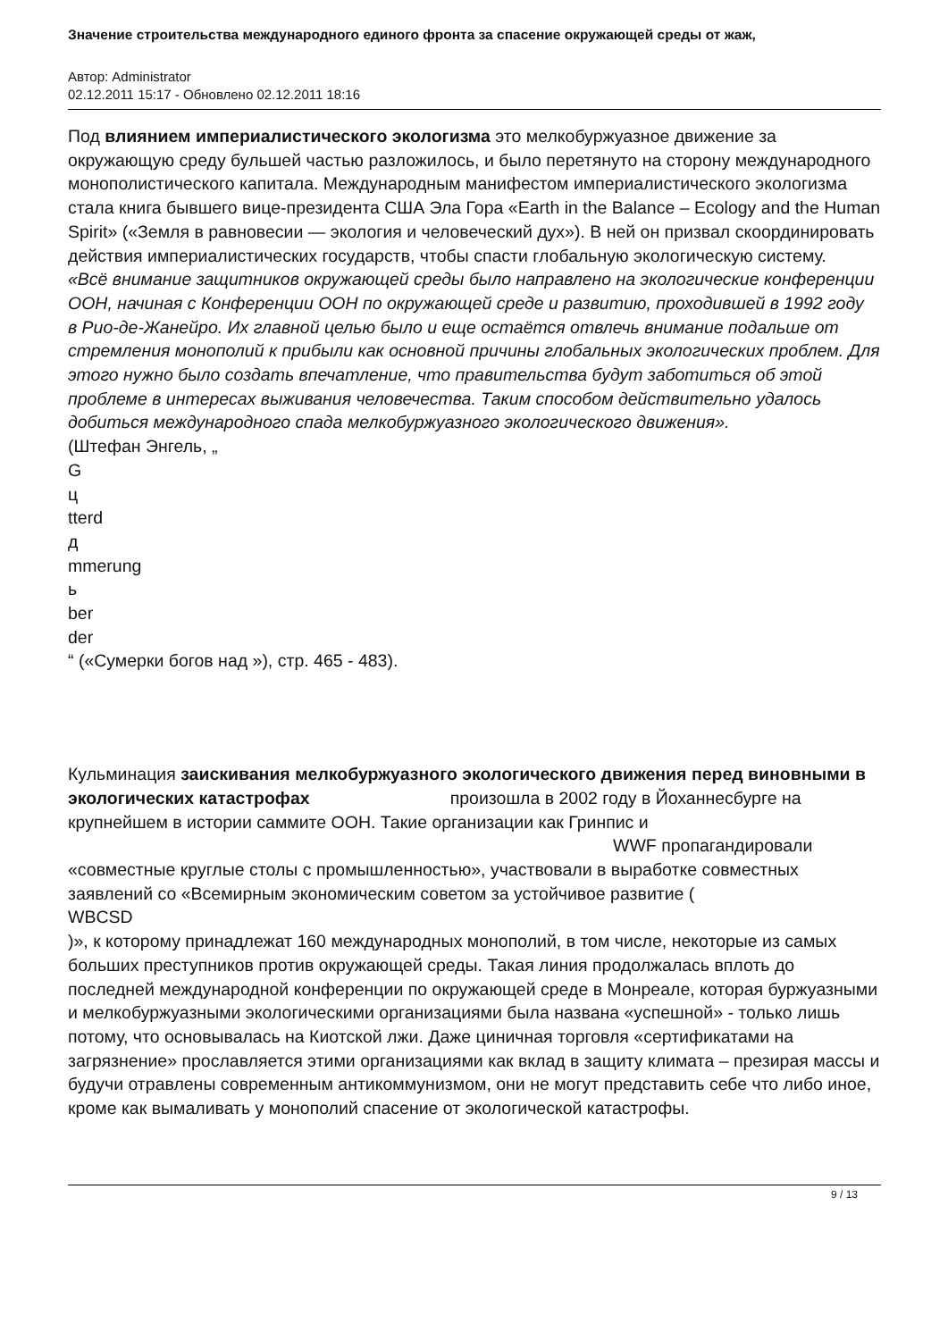Значение строительства международного единого фронта за спасение окружающей среды от жаж,
Автор: Administrator
02.12.2011 15:17 - Обновлено 02.12.2011 18:16
Под влиянием империалистического экологизма это мелкобуржуазное движение за окружающую среду бульшей частью разложилось, и было перетянуто на сторону международного монополистического капитала. Международным манифестом империалистического экологизма стала книга бывшего вице-президента США Эла Гора «Earth in the Balance – Ecology and the Human Spirit» («Земля в равновесии — экология и человеческий дух»). В ней он призвал скоординировать действия империалистических государств, чтобы спасти глобальную экологическую систему.
«Всё внимание защитников окружающей среды было направлено на экологические конференции ООН, начиная с Конференции ООН по окружающей среде и развитию, проходившей в 1992 году
в Рио-де-Жанейро. Их главной целью было и еще остаётся отвлечь внимание подальше от стремления монополий к прибыли как основной причины глобальных экологических проблем. Для этого нужно было создать впечатление, что правительства будут заботиться об этой проблеме в интересах выживания человечества. Таким способом действительно удалось добиться международного спада мелкобуржуазного экологического движения».
(Штефан Энгель, „
G
ц
tterd
д
mmerung
ь
ber
der
“ («Сумерки богов над »), стр. 465 - 483).
Кульминация заискивания мелкобуржуазного экологического движения перед виновными в экологических катастрофах произошла в 2002 году в Йоханнесбурге на крупнейшем в истории саммите ООН. Такие организации как Гринпис и
WWF пропагандировали
«совместные круглые столы с промышленностью», участвовали в выработке совместных заявлений со «Всемирным экономическим советом за устойчивое развитие (
WBCSD
)», к которому принадлежат 160 международных монополий, в том числе, некоторые из самых больших преступников против окружающей среды. Такая линия продолжалась вплоть до последней международной конференции по окружающей среде в Монреале, которая буржуазными и мелкобуржуазными экологическими организациями была названа «успешной» - только лишь потому, что основывалась на Киотской лжи. Даже циничная торговля «сертификатами на загрязнение» прославляется этими организациями как вклад в защиту климата – презирая массы и будучи отравлены современным антикоммунизмом, они не могут представить себе что либо иное, кроме как вымаливать у монополий спасение от экологической катастрофы.
9 / 13